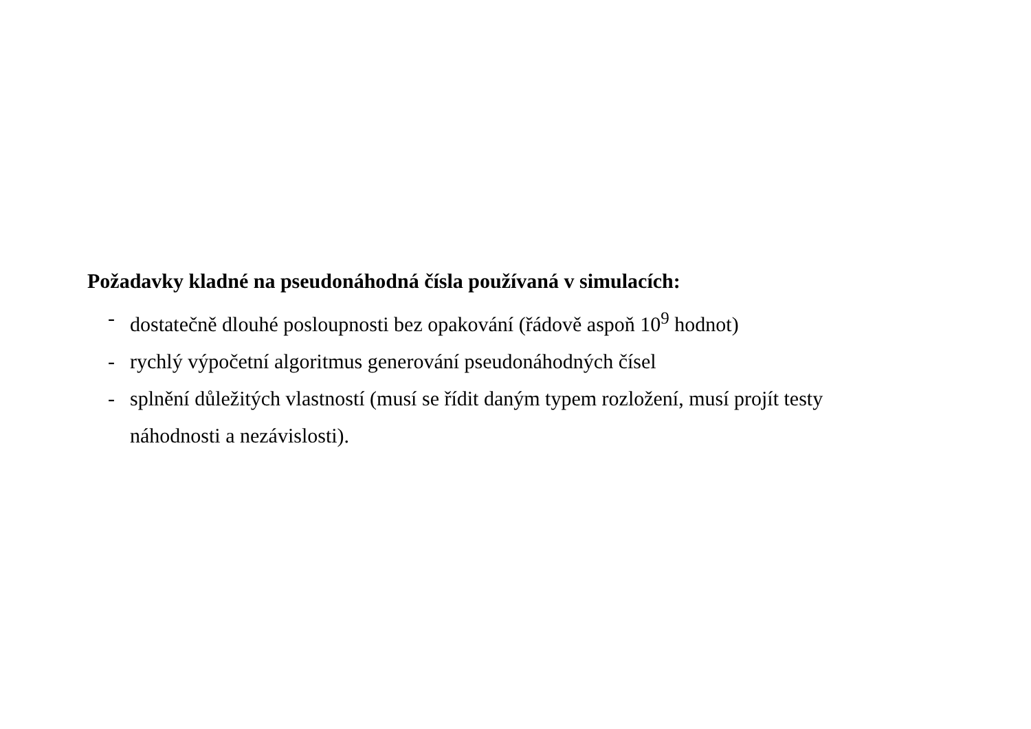Požadavky kladné na pseudonáhodná čísla používaná v simulacích:
- dostatečně dlouhé posloupnosti bez opakování (řádově aspoň 10<sup>9</sup> hodnot)
- rychlý výpočetní algoritmus generování pseudonáhodných čísel
- splnění důležitých vlastností (musí se řídit daným typem rozložení, musí projít testy náhodnosti a nezávislosti).